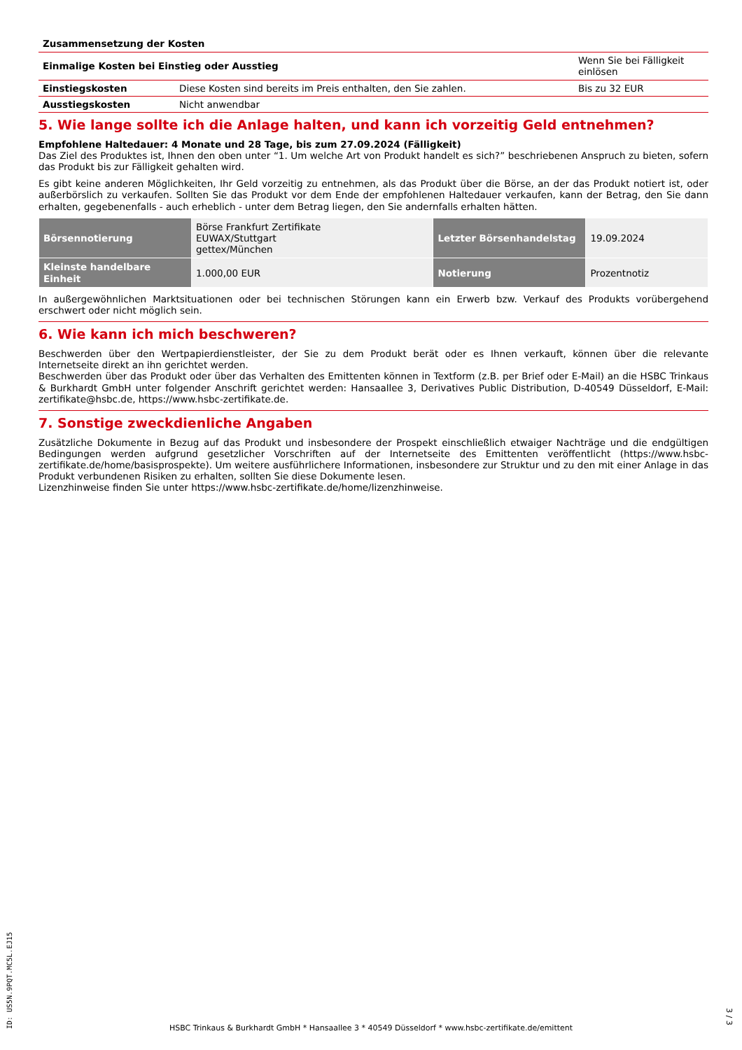Zusammensetzung der Kosten
| Einmalige Kosten bei Einstieg oder Ausstieg | | Wenn Sie bei Fälligkeit einlösen |
| Einstiegskosten | Diese Kosten sind bereits im Preis enthalten, den Sie zahlen. | Bis zu 32 EUR |
| Ausstiegskosten | Nicht anwendbar | |
5. Wie lange sollte ich die Anlage halten, und kann ich vorzeitig Geld entnehmen?
Empfohlene Haltedauer: 4 Monate und 28 Tage, bis zum 27.09.2024 (Fälligkeit)
Das Ziel des Produktes ist, Ihnen den oben unter “1. Um welche Art von Produkt handelt es sich?” beschriebenen Anspruch zu bieten, sofern das Produkt bis zur Fälligkeit gehalten wird.
Es gibt keine anderen Möglichkeiten, Ihr Geld vorzeitig zu entnehmen, als das Produkt über die Börse, an der das Produkt notiert ist, oder außerbörslich zu verkaufen. Sollten Sie das Produkt vor dem Ende der empfohlenen Haltedauer verkaufen, kann der Betrag, den Sie dann erhalten, gegebenenfalls - auch erheblich - unter dem Betrag liegen, den Sie andernfalls erhalten hätten.
| Börsennotierung | Börse Frankfurt Zertifikate EUWAX/Stuttgart gettex/München | Letzter Börsenhandelstag | 19.09.2024 |
| Kleinste handelbare Einheit | 1.000,00 EUR | Notierung | Prozentnotiz |
In außergewöhnlichen Marktsituationen oder bei technischen Störungen kann ein Erwerb bzw. Verkauf des Produkts vorübergehend erschwert oder nicht möglich sein.
6. Wie kann ich mich beschweren?
Beschwerden über den Wertpapierdienstleister, der Sie zu dem Produkt berät oder es Ihnen verkauft, können über die relevante Internetseite direkt an ihn gerichtet werden.
Beschwerden über das Produkt oder über das Verhalten des Emittenten können in Textform (z.B. per Brief oder E-Mail) an die HSBC Trinkaus & Burkhardt GmbH unter folgender Anschrift gerichtet werden: Hansaallee 3, Derivatives Public Distribution, D-40549 Düsseldorf, E-Mail: zertifikate@hsbc.de, https://www.hsbc-zertifikate.de.
7. Sonstige zweckdienliche Angaben
Zusätzliche Dokumente in Bezug auf das Produkt und insbesondere der Prospekt einschließlich etwaiger Nachträge und die endgültigen Bedingungen werden aufgrund gesetzlicher Vorschriften auf der Internetseite des Emittenten veröffentlicht (https://www.hsbc-zertifikate.de/home/basisprospekte). Um weitere ausführlichere Informationen, insbesondere zur Struktur und zu den mit einer Anlage in das Produkt verbundenen Risiken zu erhalten, sollten Sie diese Dokumente lesen.
Lizenzhinweise finden Sie unter https://www.hsbc-zertifikate.de/home/lizenzhinweise.
ID: US5N.9PQT.MC5L.EJ15
HSBC Trinkaus & Burkhardt GmbH * Hansaallee 3 * 40549 Düsseldorf * www.hsbc-zertifikate.de/emittent
3 / 3